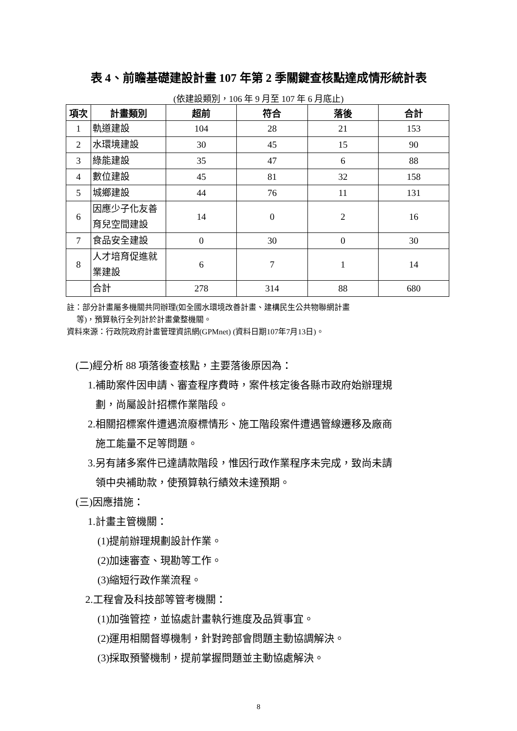表 4、前瞻基礎建設計畫 107 年第 2 季關鍵查核點達成情形統計表
(依建設類別，106 年 9 月至 107 年 6 月底止)
| 項次 | 計畫類別 | 超前 | 符合 | 落後 | 合計 |
| --- | --- | --- | --- | --- | --- |
| 1 | 軌道建設 | 104 | 28 | 21 | 153 |
| 2 | 水環境建設 | 30 | 45 | 15 | 90 |
| 3 | 綠能建設 | 35 | 47 | 6 | 88 |
| 4 | 數位建設 | 45 | 81 | 32 | 158 |
| 5 | 城鄉建設 | 44 | 76 | 11 | 131 |
| 6 | 因應少子化友善育兒空間建設 | 14 | 0 | 2 | 16 |
| 7 | 食品安全建設 | 0 | 30 | 0 | 30 |
| 8 | 人才培育促進就業建設 | 6 | 7 | 1 | 14 |
| | 合計 | 278 | 314 | 88 | 680 |
註：部分計畫屬多機關共同辦理(如全國水環境改善計畫、建構民生公共物聯網計畫
等)，預算執行全列計於計畫彙整機關。
資料來源：行政院政府計畫管理資訊網(GPMnet) (資料日期107年7月13日)。
(二)經分析 88 項落後查核點，主要落後原因為：
1.補助案件因申請、審查程序費時，案件核定後各縣市政府始辦理規
劃，尚屬設計招標作業階段。
2.相關招標案件遭遇流廢標情形、施工階段案件遭遇管線遷移及廠商
施工能量不足等問題。
3.另有諸多案件已達請款階段，惟因行政作業程序未完成，致尚未請
領中央補助款，使預算執行績效未達預期。
(三)因應措施：
1.計畫主管機關：
(1)提前辦理規劃設計作業。
(2)加速審查、現勘等工作。
(3)縮短行政作業流程。
2.工程會及科技部等管考機關：
(1)加強管控，並協處計畫執行進度及品質事宜。
(2)運用相關督導機制，針對跨部會問題主動協調解決。
(3)採取預警機制，提前掌握問題並主動協處解決。
8